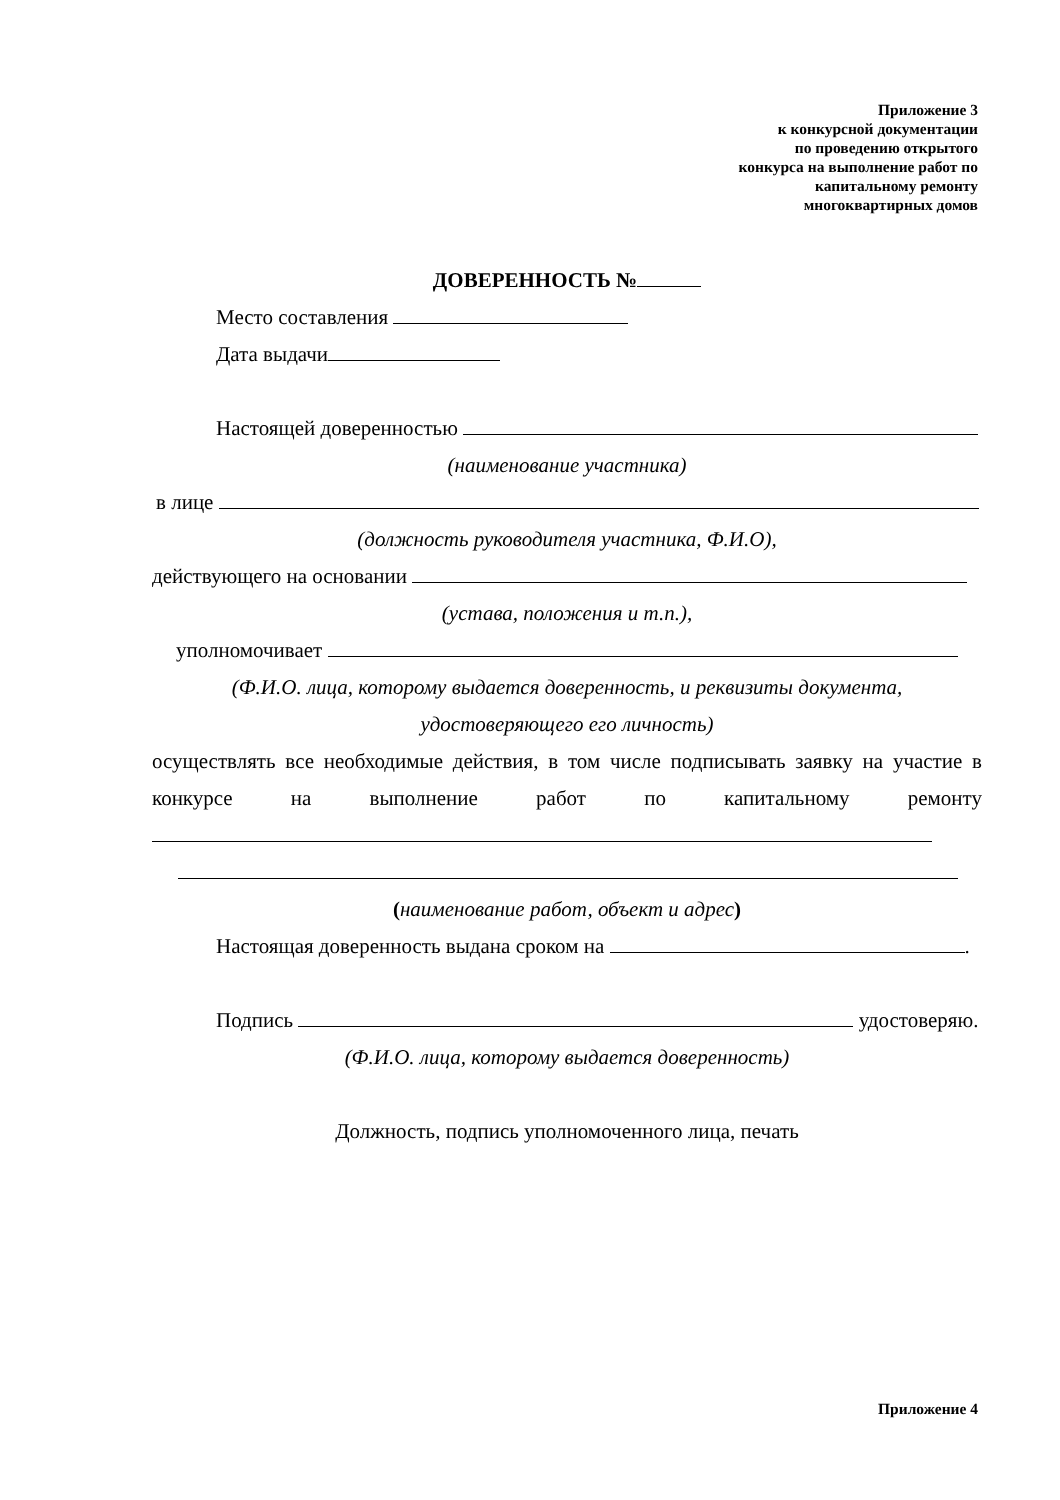Приложение 3
к конкурсной документации
по проведению открытого
конкурса на выполнение работ по
капитальному ремонту
многоквартирных домов
ДОВЕРЕННОСТЬ №
Место составления
Дата выдачи
Настоящей доверенностью
(наименование участника)
в лице
(должность руководителя участника, Ф.И.О),
действующего на основании
(устава, положения и т.п.),
уполномочивает
(Ф.И.О. лица, которому выдается доверенность, и реквизиты документа,
удостоверяющего его личность)
осуществлять все необходимые действия, в том числе подписывать заявку на участие в конкурсе на выполнение работ по капитальному ремонту
(наименование работ, объект и адрес)
Настоящая доверенность выдана сроком на .
Подпись удостоверяю.
(Ф.И.О. лица, которому выдается доверенность)
Должность, подпись уполномоченного лица, печать
Приложение 4